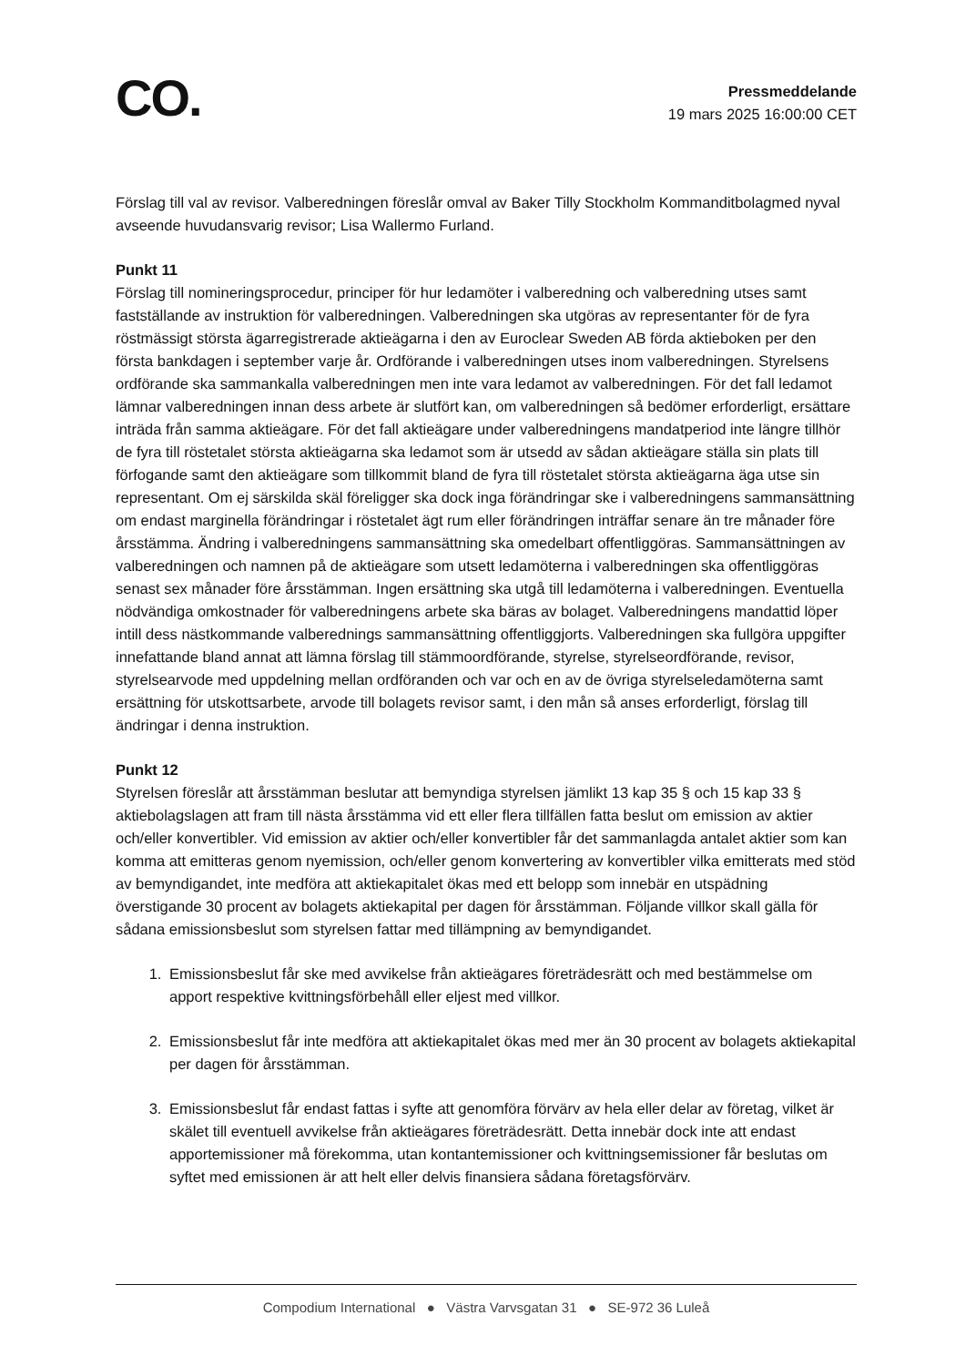CO.
Pressmeddelande
19 mars 2025 16:00:00 CET
Förslag till val av revisor. Valberedningen föreslår omval av Baker Tilly Stockholm Kommanditbolagmed nyval avseende huvudansvarig revisor; Lisa Wallermo Furland.
Punkt 11
Förslag till nomineringsprocedur, principer för hur ledamöter i valberedning och valberedning utses samt fastställande av instruktion för valberedningen. Valberedningen ska utgöras av representanter för de fyra röstmässigt största ägarregistrerade aktieägarna i den av Euroclear Sweden AB förda aktieboken per den första bankdagen i september varje år. Ordförande i valberedningen utses inom valberedningen. Styrelsens ordförande ska sammankalla valberedningen men inte vara ledamot av valberedningen. För det fall ledamot lämnar valberedningen innan dess arbete är slutfört kan, om valberedningen så bedömer erforderligt, ersättare inträda från samma aktieägare. För det fall aktieägare under valberedningens mandatperiod inte längre tillhör de fyra till röstetalet största aktieägarna ska ledamot som är utsedd av sådan aktieägare ställa sin plats till förfogande samt den aktieägare som tillkommit bland de fyra till röstetalet största aktieägarna äga utse sin representant. Om ej särskilda skäl föreligger ska dock inga förändringar ske i valberedningens sammansättning om endast marginella förändringar i röstetalet ägt rum eller förändringen inträffar senare än tre månader före årsstämma. Ändring i valberedningens sammansättning ska omedelbart offentliggöras. Sammansättningen av valberedningen och namnen på de aktieägare som utsett ledamöterna i valberedningen ska offentliggöras senast sex månader före årsstämman. Ingen ersättning ska utgå till ledamöterna i valberedningen. Eventuella nödvändiga omkostnader för valberedningens arbete ska bäras av bolaget. Valberedningens mandattid löper intill dess nästkommande valberednings sammansättning offentliggjorts. Valberedningen ska fullgöra uppgifter innefattande bland annat att lämna förslag till stämmoordförande, styrelse, styrelseordförande, revisor, styrelsearvode med uppdelning mellan ordföranden och var och en av de övriga styrelseledamöterna samt ersättning för utskottsarbete, arvode till bolagets revisor samt, i den mån så anses erforderligt, förslag till ändringar i denna instruktion.
Punkt 12
Styrelsen föreslår att årsstämman beslutar att bemyndiga styrelsen jämlikt 13 kap 35 § och 15 kap 33 § aktiebolagslagen att fram till nästa årsstämma vid ett eller flera tillfällen fatta beslut om emission av aktier och/eller konvertibler. Vid emission av aktier och/eller konvertibler får det sammanlagda antalet aktier som kan komma att emitteras genom nyemission, och/eller genom konvertering av konvertibler vilka emitterats med stöd av bemyndigandet, inte medföra att aktiekapitalet ökas med ett belopp som innebär en utspädning överstigande 30 procent av bolagets aktiekapital per dagen för årsstämman. Följande villkor skall gälla för sådana emissionsbeslut som styrelsen fattar med tillämpning av bemyndigandet.
1. Emissionsbeslut får ske med avvikelse från aktieägares företrädesrätt och med bestämmelse om apport respektive kvittningsförbehåll eller eljest med villkor.
2. Emissionsbeslut får inte medföra att aktiekapitalet ökas med mer än 30 procent av bolagets aktiekapital per dagen för årsstämman.
3. Emissionsbeslut får endast fattas i syfte att genomföra förvärv av hela eller delar av företag, vilket är skälet till eventuell avvikelse från aktieägares företrädesrätt. Detta innebär dock inte att endast apportemissioner må förekomma, utan kontantemissioner och kvittningsemissioner får beslutas om syftet med emissionen är att helt eller delvis finansiera sådana företagsförvärv.
Compodium International ● Västra Varvsgatan 31 ● SE-972 36 Luleå